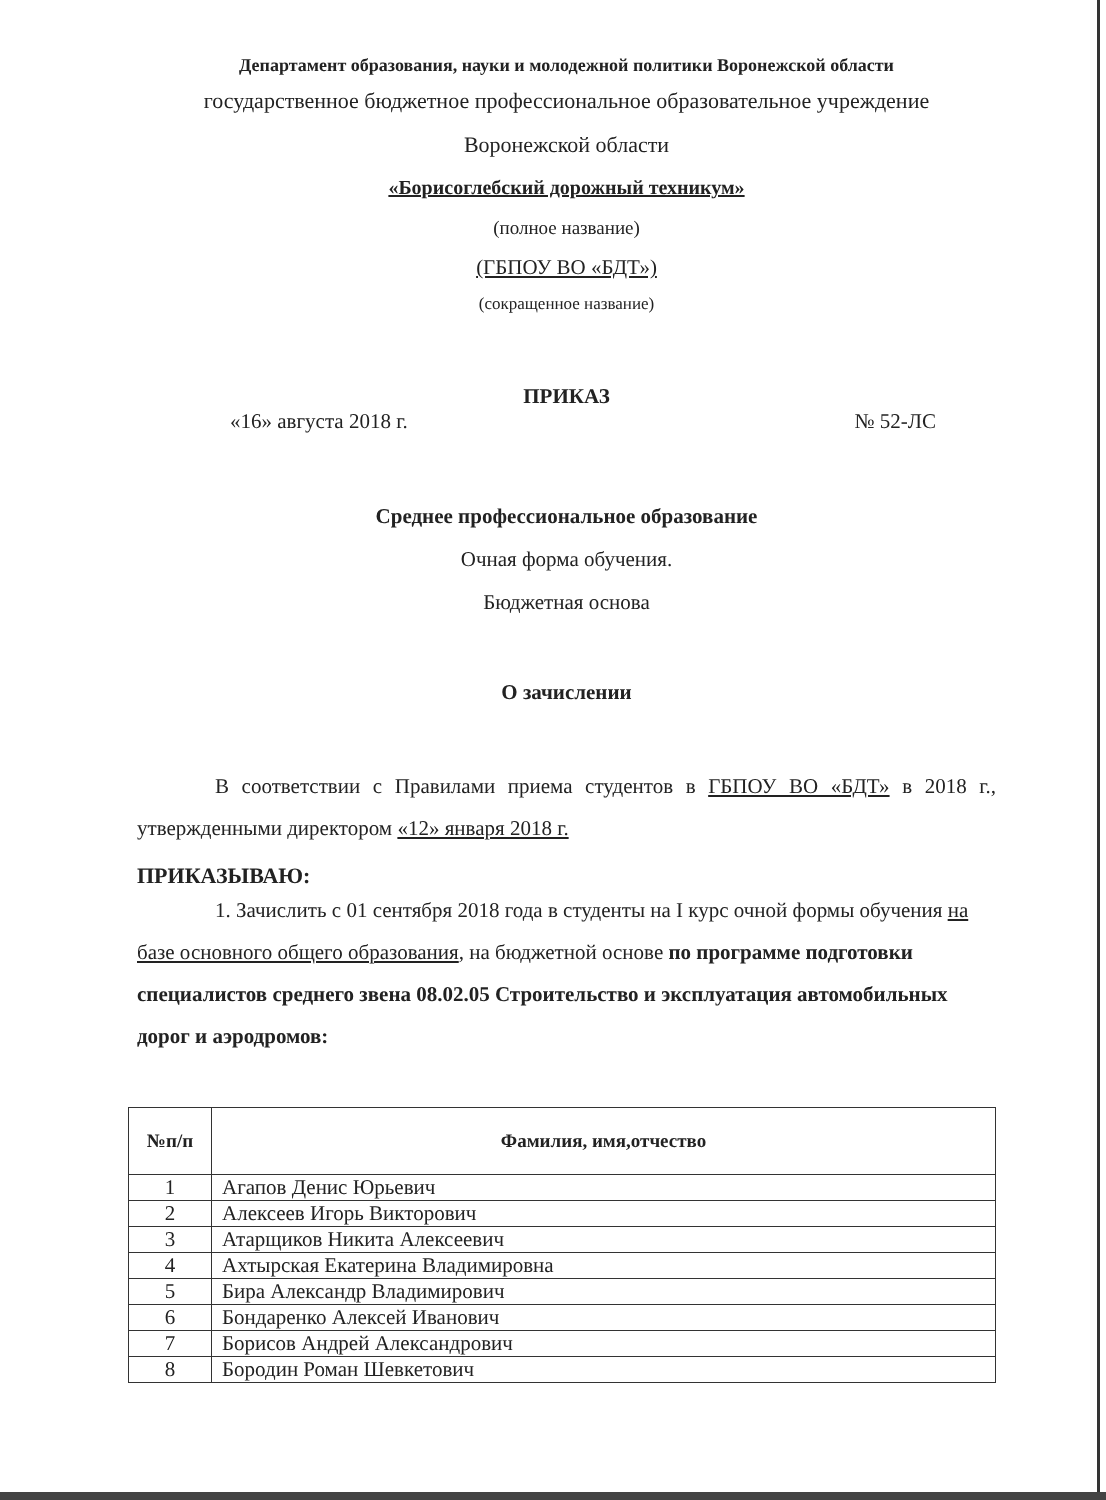Департамент образования, науки и молодежной политики Воронежской области
государственное бюджетное профессиональное образовательное учреждение
Воронежской области
«Борисоглебский дорожный техникум»
(полное название)
(ГБПОУ ВО «БДТ»)
(сокращенное название)
ПРИКАЗ
«16» августа 2018 г. № 52-ЛС
Среднее профессиональное образование
Очная форма обучения.
Бюджетная основа
О зачислении
В соответствии с Правилами приема студентов в ГБПОУ ВО «БДТ» в 2018 г., утвержденными директором «12» января 2018 г.
ПРИКАЗЫВАЮ:
1. Зачислить с 01 сентября 2018 года в студенты на I курс очной формы обучения на базе основного общего образования, на бюджетной основе по программе подготовки специалистов среднего звена 08.02.05 Строительство и эксплуатация автомобильных дорог и аэродромов:
| №п/п | Фамилия, имя,отчество |
| --- | --- |
| 1 | Агапов Денис Юрьевич |
| 2 | Алексеев Игорь Викторович |
| 3 | Атарщиков Никита Алексеевич |
| 4 | Ахтырская Екатерина Владимировна |
| 5 | Бира Александр Владимирович |
| 6 | Бондаренко Алексей Иванович |
| 7 | Борисов Андрей Александрович |
| 8 | Бородин Роман Шевкетович |